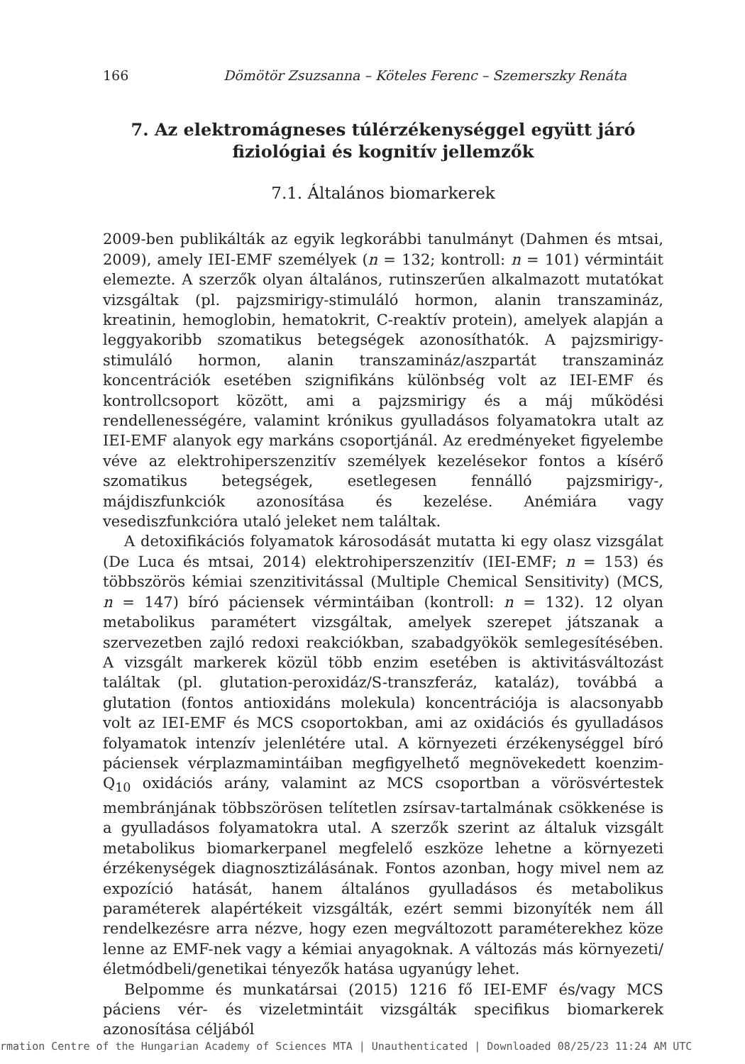166 Dömötör Zsuzsanna – Köteles Ferenc – Szemerszky Renáta
7. Az elektromágneses túlérzékenységgel együtt járó fiziológiai és kognitív jellemzők
7.1. Általános biomarkerek
2009-ben publikálták az egyik legkorábbi tanulmányt (Dahmen és mtsai, 2009), amely IEI-EMF személyek (n = 132; kontroll: n = 101) vérmintáit elemezte. A szerzők olyan általános, rutinszerűen alkalmazott mutatókat vizsgáltak (pl. pajzsmirigy-stimuláló hormon, alanin transzamináz, kreatinin, hemoglobin, hematokrit, C-reaktív protein), amelyek alapján a leggyakoribb szomatikus betegségek azonosíthatók. A pajzsmirigy-stimuláló hormon, alanin transzamináz/aszpartát transzamináz koncentrációk esetében szignifikáns különbség volt az IEI-EMF és kontrollcsoport között, ami a pajzsmirigy és a máj működési rendellenességére, valamint krónikus gyulladásos folyamatokra utalt az IEI-EMF alanyok egy markáns csoportjánál. Az eredményeket figyelembe véve az elektrohiperszenzitív személyek kezelésekor fontos a kísérő szomatikus betegségek, esetlegesen fennálló pajzsmirigy-, májdiszfunkciók azonosítása és kezelése. Anémiára vagy vesediszfunkcióra utaló jeleket nem találtak.
A detoxifikációs folyamatok károsodását mutatta ki egy olasz vizsgálat (De Luca és mtsai, 2014) elektrohiperszenzitív (IEI-EMF; n = 153) és többszörös kémiai szenzitivitással (Multiple Chemical Sensitivity) (MCS, n = 147) bíró páciensek vérmintáiban (kontroll: n = 132). 12 olyan metabolikus paramétert vizsgáltak, amelyek szerepet játszanak a szervezetben zajló redoxi reakciókban, szabadgyökök semlegesítésében. A vizsgált markerek közül több enzim esetében is aktivitásváltozást találtak (pl. glutation-peroxidáz/S-transzferáz, kataláz), továbbá a glutation (fontos antioxidáns molekula) koncentrációja is alacsonyabb volt az IEI-EMF és MCS csoportokban, ami az oxidációs és gyulladásos folyamatok intenzív jelenlétére utal. A környezeti érzékenységgel bíró páciensek vérplazmamintáiban megfigyelhető megnövekedett koenzim-Q<sub>10</sub> oxidációs arány, valamint az MCS csoportban a vörösvértestek membránjának többszörösen telítetlen zsírsav-tartalmának csökkenése is a gyulladásos folyamatokra utal. A szerzők szerint az általuk vizsgált metabolikus biomarkerpanel megfelelő eszköze lehetne a környezeti érzékenységek diagnosztizálásának. Fontos azonban, hogy mivel nem az expozíció hatását, hanem általános gyulladásos és metabolikus paraméterek alapértékeit vizsgálták, ezért semmi bizonyíték nem áll rendelkezésre arra nézve, hogy ezen megváltozott paraméterekhez köze lenne az EMF-nek vagy a kémiai anyagoknak. A változás más környezeti/életmódbeli/genetikai tényezők hatása ugyanúgy lehet.
Belpomme és munkatársai (2015) 1216 fő IEI-EMF és/vagy MCS páciens vér- és vizeletmintáit vizsgálták specifikus biomarkerek azonosítása céljából
rmation Centre of the Hungarian Academy of Sciences MTA | Unauthenticated | Downloaded 08/25/23 11:24 AM UTC